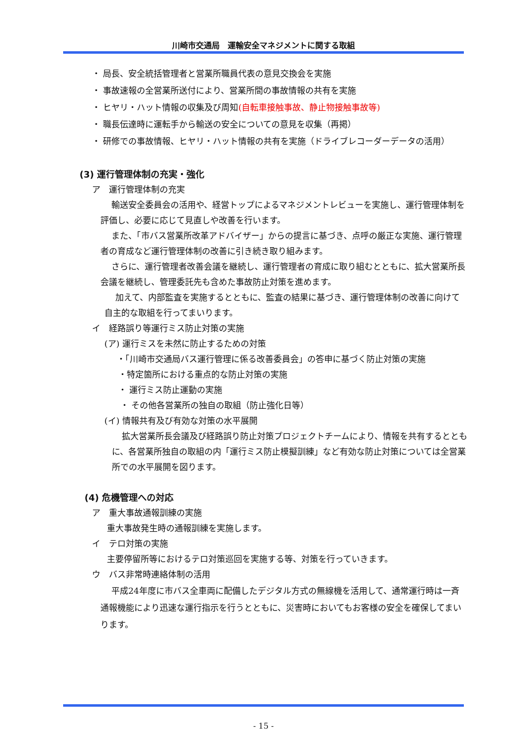川崎市交通局　運輸安全マネジメントに関する取組
・ 局長、安全統括管理者と営業所職員代表の意見交換会を実施
・ 事故速報の全営業所送付により、営業所間の事故情報の共有を実施
・ ヒヤリ・ハット情報の収集及び周知(自転車接触事故、静止物接触事故等)
・ 職長伝達時に運転手から輸送の安全についての意見を収集（再掲）
・ 研修での事故情報、ヒヤリ・ハット情報の共有を実施（ドライブレコーダーデータの活用）
(3) 運行管理体制の充実・強化
ア　運行管理体制の充実
輸送安全委員会の活用や、経営トップによるマネジメントレビューを実施し、運行管理体制を評価し、必要に応じて見直しや改善を行います。
また、「市バス営業所改革アドバイザー」からの提言に基づき、点呼の厳正な実施、運行管理者の育成など運行管理体制の改善に引き続き取り組みます。
さらに、運行管理者改善会議を継続し、運行管理者の育成に取り組むとともに、拡大営業所長会議を継続し、管理委託先も含めた事故防止対策を進めます。
加えて、内部監査を実施するとともに、監査の結果に基づき、運行管理体制の改善に向けて自主的な取組を行ってまいります。
イ　経路誤り等運行ミス防止対策の実施
(ア) 運行ミスを未然に防止するための対策
・「川崎市交通局バス運行管理に係る改善委員会」の答申に基づく防止対策の実施
・特定箇所における重点的な防止対策の実施
・ 運行ミス防止運動の実施
・ その他各営業所の独自の取組（防止強化日等）
(イ) 情報共有及び有効な対策の水平展開
拡大営業所長会議及び経路誤り防止対策プロジェクトチームにより、情報を共有するとともに、各営業所独自の取組の内「運行ミス防止模擬訓練」など有効な防止対策については全営業所での水平展開を図ります。
(4) 危機管理への対応
ア　重大事故通報訓練の実施
重大事故発生時の通報訓練を実施します。
イ　テロ対策の実施
主要停留所等におけるテロ対策巡回を実施する等、対策を行っていきます。
ウ　バス非常時連絡体制の活用
平成24年度に市バス全車両に配備したデジタル方式の無線機を活用して、通常運行時は一斉通報機能により迅速な運行指示を行うとともに、災害時においてもお客様の安全を確保してまいります。
- 15 -